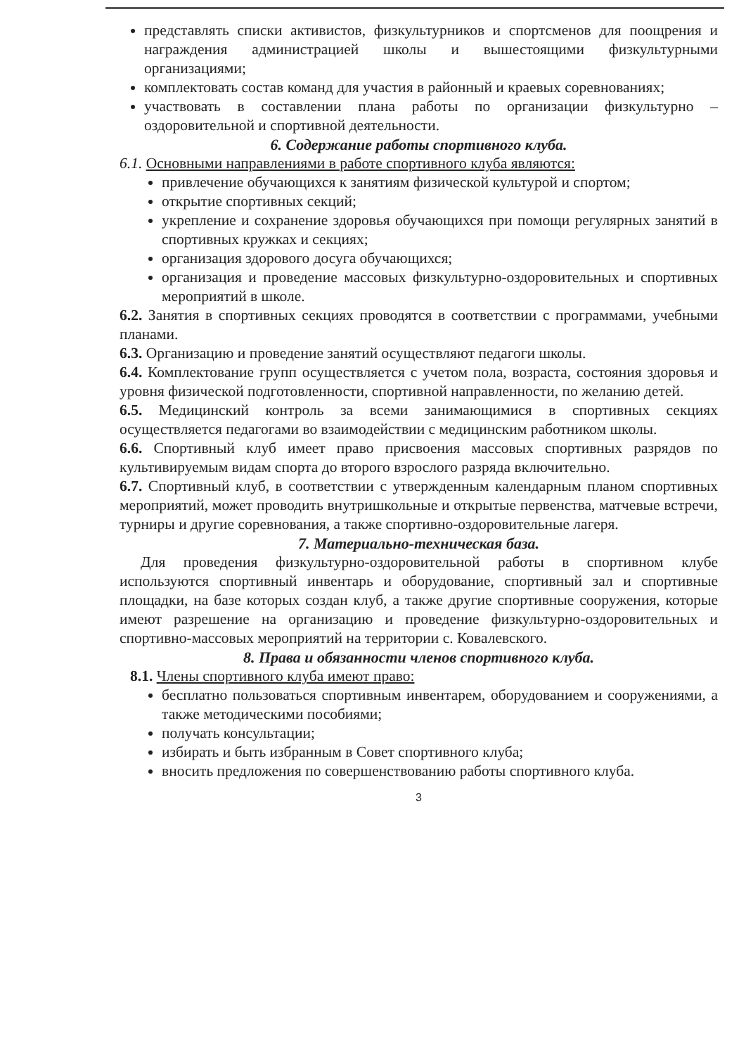представлять списки активистов, физкультурников и спортсменов для поощрения и награждения администрацией школы и вышестоящими физкультурными организациями;
комплектовать состав команд для участия в районный и краевых соревнованиях;
участвовать в составлении плана работы по организации физкультурно – оздоровительной и спортивной деятельности.
6. Содержание работы спортивного клуба.
6.1. Основными направлениями в работе спортивного клуба являются:
привлечение обучающихся к занятиям физической культурой и спортом;
открытие спортивных секций;
укрепление и сохранение здоровья обучающихся при помощи регулярных занятий в спортивных кружках и секциях;
организация здорового досуга обучающихся;
организация и проведение массовых физкультурно-оздоровительных и спортивных мероприятий в школе.
6.2. Занятия в спортивных секциях проводятся в соответствии с программами, учебными планами.
6.3. Организацию и проведение занятий осуществляют педагоги школы.
6.4. Комплектование групп осуществляется с учетом пола, возраста, состояния здоровья и уровня физической подготовленности, спортивной направленности, по желанию детей.
6.5. Медицинский контроль за всеми занимающимися в спортивных секциях осуществляется педагогами во взаимодействии с медицинским работником школы.
6.6. Спортивный клуб имеет право присвоения массовых спортивных разрядов по культивируемым видам спорта до второго взрослого разряда включительно.
6.7. Спортивный клуб, в соответствии с утвержденным календарным планом спортивных мероприятий, может проводить внутришкольные и открытые первенства, матчевые встречи, турниры и другие соревнования, а также спортивно-оздоровительные лагеря.
7. Материально-техническая база.
Для проведения физкультурно-оздоровительной работы в спортивном клубе используются спортивный инвентарь и оборудование, спортивный зал и спортивные площадки, на базе которых создан клуб, а также другие спортивные сооружения, которые имеют разрешение на организацию и проведение физкультурно-оздоровительных и спортивно-массовых мероприятий на территории с. Ковалевского.
8. Права и обязанности членов спортивного клуба.
8.1. Члены спортивного клуба имеют право:
бесплатно пользоваться спортивным инвентарем, оборудованием и сооружениями, а также методическими пособиями;
получать консультации;
избирать и быть избранным в Совет спортивного клуба;
вносить предложения по совершенствованию работы спортивного клуба.
3